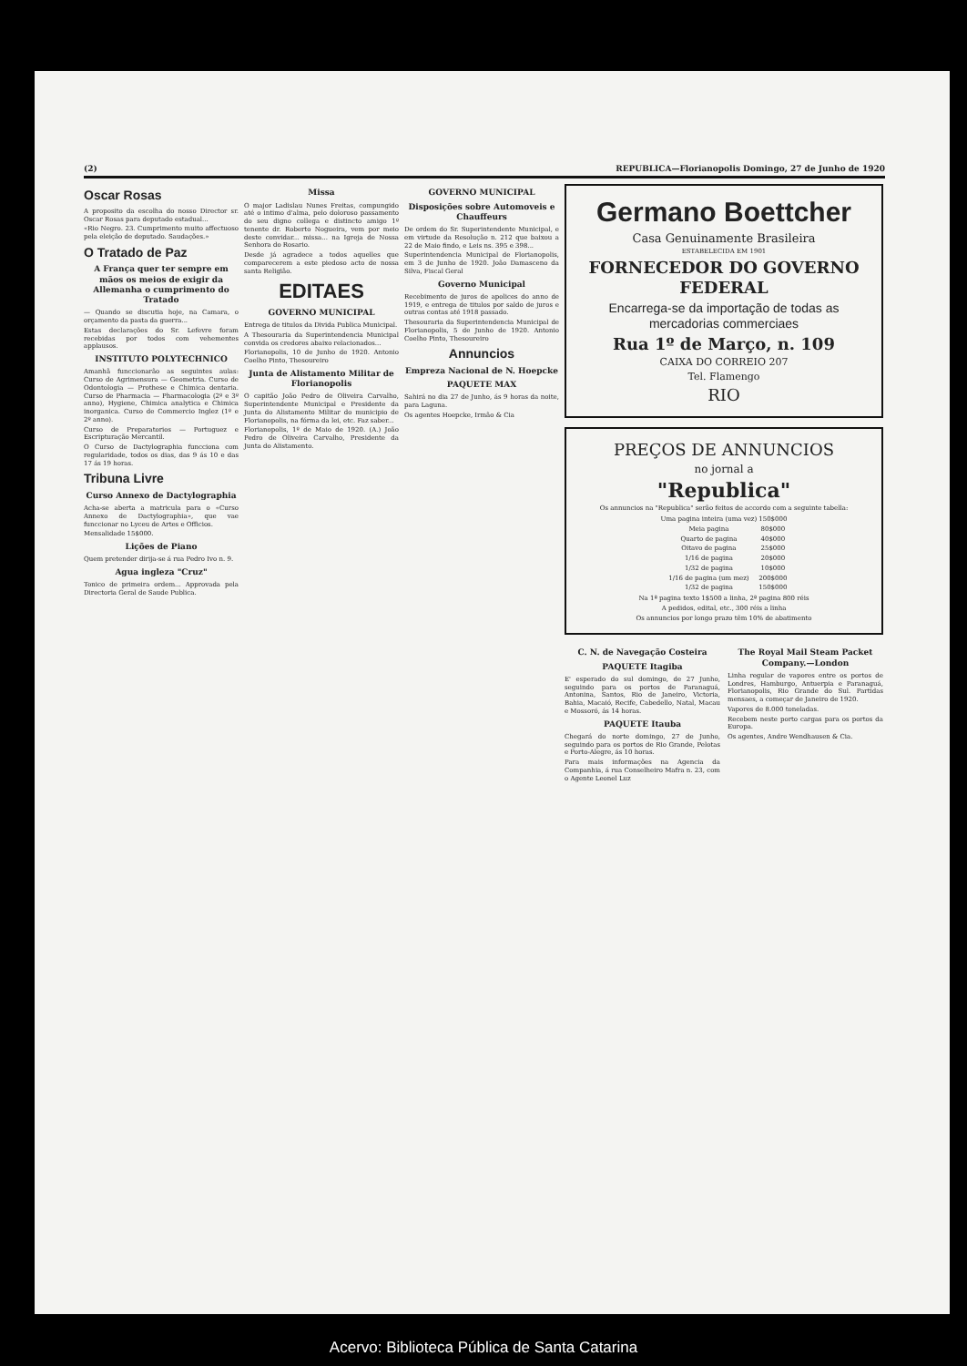(2) REPUBLICA—Florianopolis Domingo, 27 de Junho de 1920
Oscar Rosas
A proposito da escolha do nosso Director sr. Oscar Rosas para deputado estadual...
«Rio Negro. 23. Cumprimento muito affectuoso pela eleição de deputado. Saudações.»
O Tratado de Paz
A França quer ter sempre em mãos os meios de exigir da Allemanha o cumprimento do Tratado
— Quando se discutia hoje, na Camara, o orçamento da pasta da guerra...
Estas declarações do Sr. Lefevre foram recebidas por todos com vehementes applausos.
INSTITUTO POLYTECHNICO
Amanhã funccionarão as seguintes aulas: Curso de Agrimensura — Geometria. Curso de Odontologia — Prothese e Chimica dentaria. Curso de Pharmacia — Pharmacologia (2º e 3º anno), Hygiene, Chimica analytica e Chimica inorganica. Curso de Commercio Inglez (1º e 2º anno).
Curso de Preparatorios — Portuguez e Escripturação Mercantil.
O Curso de Dactylographia funcciona com regularidade, todos os dias, das 9 ás 10 e das 17 ás 19 horas.
Tribuna Livre
Curso Annexo de Dactylographia
Acha-se aberta a matricula para o «Curso Annexo de Dactylographia», que vae funccionar no Lyceu de Artes e Officios.
Mensalidade 15$000.
Lições de Piano
Quem pretender dirija-se á rua Pedro Ivo n. 9.
Agua ingleza "Cruz"
Tonico de primeira ordem... Approvada pela Directoria Geral de Saude Publica.
Missa
O major Ladislau Nunes Freitas, compungido até o intimo d'alma, pelo doloroso passamento do seu digno collega e distincto amigo 1º tenente dr. Roberto Nogueira, vem por meio deste convidar... missa... na Igreja de Nossa Senhora do Rosario.
Desde já agradece a todos aquelles que comparecerem a este piedoso acto de nossa santa Religião.
EDITAES
GOVERNO MUNICIPAL
Entrega de titulos da Divida Publica Municipal.
A Thesouraria da Superintendencia Municipal convida os credores abaixo relacionados...
Florianopolis, 10 de Junho de 1920. Antonio Coelho Pinto, Thesoureiro
Junta de Alistamento Militar de Florianopolis
O capitão João Pedro de Oliveira Carvalho, Superintendente Municipal e Presidente da Junta do Alistamento Militar do municipio de Florianopolis, na fórma da lei, etc. Faz saber...
Florianopolis, 1º de Maio de 1920. (A.) João Pedro de Oliveira Carvalho, Presidente da Junta do Alistamento.
GOVERNO MUNICIPAL
Disposições sobre Automoveis e Chauffeurs
De ordem do Sr. Superintendente Municipal, e em virtude da Resolução n. 212 que baixou a 22 de Maio findo, e Leis ns. 395 e 398...
Superintendencia Municipal de Florianopolis, em 3 de Junho de 1920. João Damasceno da Silva, Fiscal Geral
Governo Municipal
Recebimento de juros de apolices do anno de 1919, e entrega de titulos por saldo de juros e outras contas até 1918 passado.
Thesouraria da Superintendencia Municipal de Florianopolis, 5 de Junho de 1920. Antonio Coelho Pinto, Thesoureiro
Annuncios
Empreza Nacional de N. Hoepcke
PAQUETE MAX
Sahirá no dia 27 de Junho, ás 9 horas da noite, para Laguna.
Os agentes Hoepcke, Irmão & Cia
Germano Boettcher
Casa Genuinamente Brasileira
ESTABELECIDA EM 1901
FORNECEDOR DO GOVERNO FEDERAL
Encarrega-se da importação de todas as mercadorias commerciaes
Rua 1º de Março, n. 109
CAIXA DO CORREIO 207
Tel. Flamengo
RIO
PREÇOS DE ANNUNCIOS
no jornal a
"Republica"
Os annuncios na "Republica" serão feitos de accordo com a seguinte tabella:
| Uma pagina inteira (uma vez) | 150$000 |
| Meia pagina | 80$000 |
| Quarto de pagina | 40$000 |
| Oitavo de pagina | 25$000 |
| 1/16 de pagina | 20$000 |
| 1/32 de pagina | 10$000 |
| 1/16 de pagina (um mez) | 200$000 |
| 1/32 de pagina | 150$000 |
Na 1ª pagina texto 1$500 a linha, 2ª pagina 800 réis
A pedidos, edital, etc., 300 réis a linha
Os annuncios por longo prazo têm 10% de abatimento
C. N. de Navegação Costeira
PAQUETE Itagiba
E' esperado do sul domingo, de 27 Junho, seguindo para os portos de Paranaguá, Antonina, Santos, Rio de Janeiro, Victoria, Bahia, Macaió, Recife, Cabedello, Natal, Macau e Mossoró, ás 14 horas.
PAQUETE Itauba
Chegará do norte domingo, 27 de Junho, seguindo para os portos de Rio Grande, Pelotas e Porto-Alegre, ás 10 horas.
Para mais informações na Agencia da Companhia, á rua Conselheiro Mafra n. 23, com o Agente Leonel Luz
The Royal Mail Steam Packet Company.—London
Linha regular de vapores entre os portos de Londres, Hamburgo, Antuerpia e Paranaguá, Florianopolis, Rio Grande do Sul. Partidas mensaes, a começar de Janeiro de 1920.
Vapores de 8.000 toneladas.
Recebem neste porto cargas para os portos da Europa.
Os agentes, Andre Wendhausen & Cia.
Acervo: Biblioteca Pública de Santa Catarina